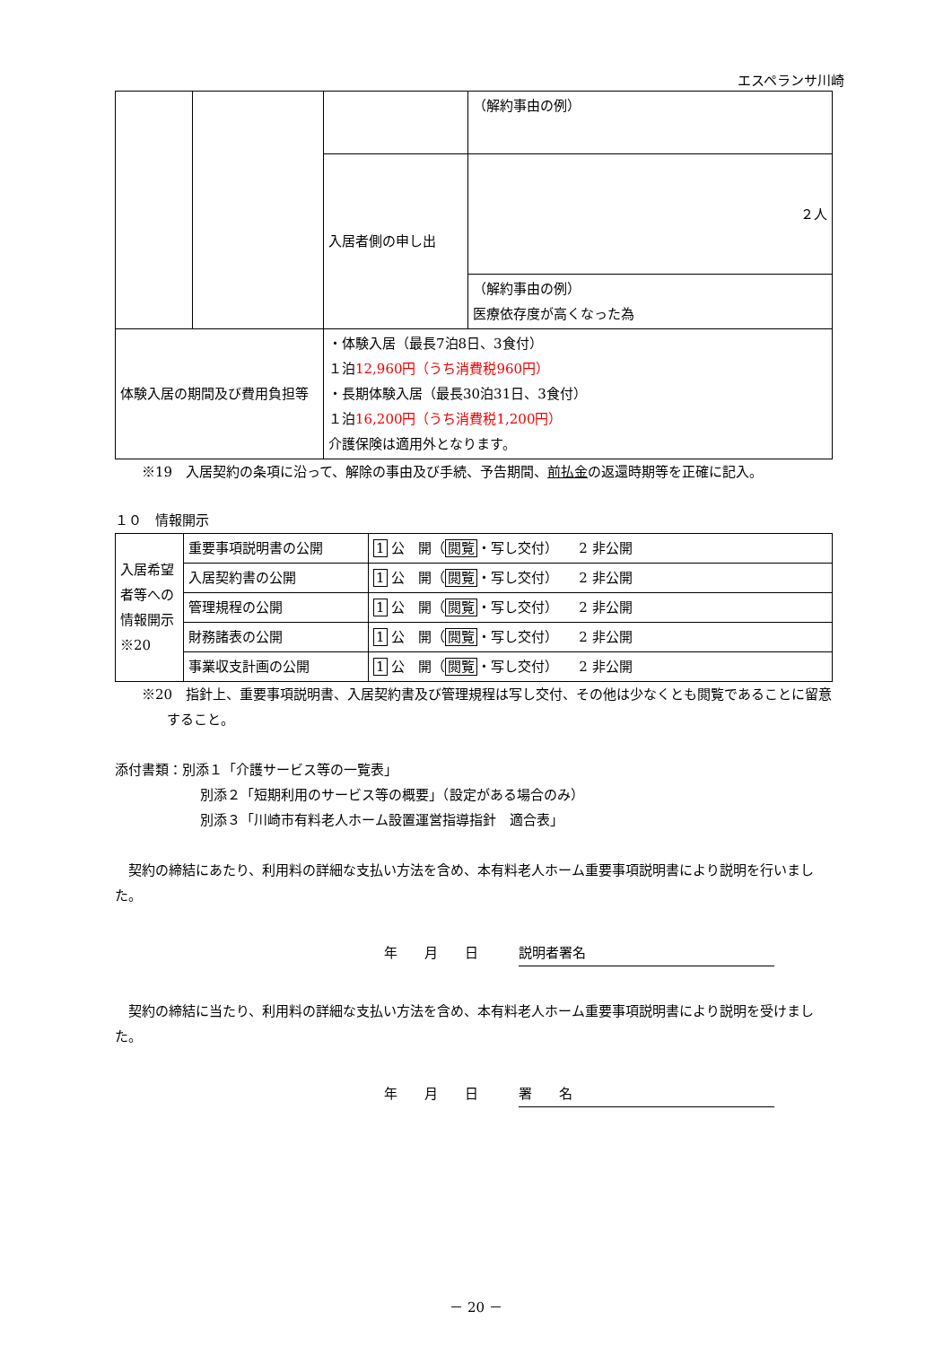エスペランサ川崎
| | | | （解約事由の例） |
| | | 入居者側の申し出 | ２人 |
| | | | （解約事由の例） 医療依存度が高くなった為 |
| 体験入居の期間及び費用負担等 | | ・体験入居（最長7泊8日、3食付） １泊 12,960円（うち消費税960円） ・長期体験入居（最長30泊31日、3食付） １泊 16,200円（うち消費税1,200円） 介護保険は適用外となります。 | |
※19　入居契約の条項に沿って、解除の事由及び手続、予告期間、前払金の返還時期等を正確に記入。
１０　情報開示
| 入居希望者等への情報開示 ※20 | 重要事項説明書の公開 | 1 公 開（ 閲覧 ・写し交付） 2 非公開 |
| | 入居契約書の公開 | 1 公 開（ 閲覧 ・写し交付） 2 非公開 |
| | 管理規程の公開 | 1 公 開（ 閲覧 ・写し交付） 2 非公開 |
| | 財務諸表の公開 | 1 公 開（ 閲覧 ・写し交付） 2 非公開 |
| | 事業収支計画の公開 | 1 公 開（ 閲覧 ・写し交付） 2 非公開 |
※20　指針上、重要事項説明書、入居契約書及び管理規程は写し交付、その他は少なくとも閲覧であることに留意すること。
添付書類：別添１「介護サービス等の一覧表」
別添２「短期利用のサービス等の概要」（設定がある場合のみ）
別添３「川崎市有料老人ホーム設置運営指導指針　適合表」
　契約の締結にあたり、利用料の詳細な支払い方法を含め、本有料老人ホーム重要事項説明書により説明を行いました。
年　　月　　日　　　説明者署名
　契約の締結に当たり、利用料の詳細な支払い方法を含め、本有料老人ホーム重要事項説明書により説明を受けました。
年　　月　　日　　　署　　名
－ 20 －